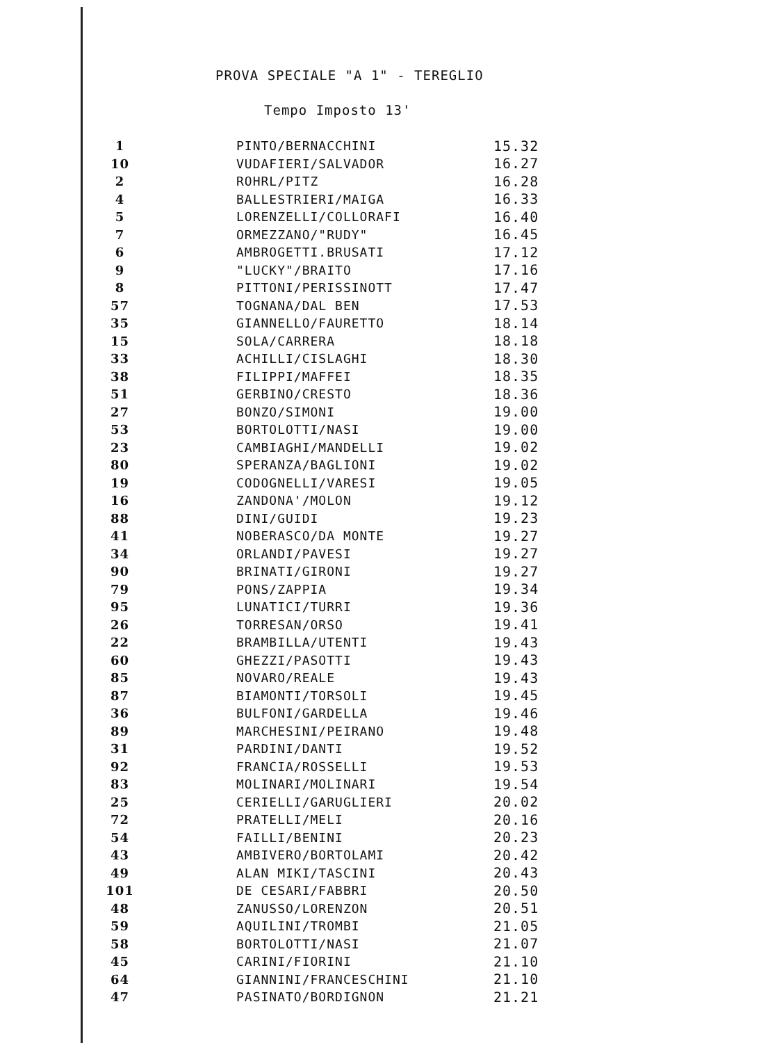PROVA SPECIALE "A 1" - TEREGLIO
Tempo Imposto 13'
| 1 | PINTO/BERNACCHINI | 15.32 |
| 10 | VUDAFIERI/SALVADOR | 16.27 |
| 2 | ROHRL/PITZ | 16.28 |
| 4 | BALLESTRIERI/MAIGA | 16.33 |
| 5 | LORENZELLI/COLLORAFI | 16.40 |
| 7 | ORMEZZANO/"RUDY" | 16.45 |
| 6 | AMBROGETTI.BRUSATI | 17.12 |
| 9 | "LUCKY"/BRAITO | 17.16 |
| 8 | PITTONI/PERISSINOTT | 17.47 |
| 57 | TOGNANA/DAL BEN | 17.53 |
| 35 | GIANNELLO/FAURETTO | 18.14 |
| 15 | SOLA/CARRERA | 18.18 |
| 33 | ACHILLI/CISLAGHI | 18.30 |
| 38 | FILIPPI/MAFFEI | 18.35 |
| 51 | GERBINO/CRESTO | 18.36 |
| 27 | BONZO/SIMONI | 19.00 |
| 53 | BORTOLOTTI/NASI | 19.00 |
| 23 | CAMBIAGHI/MANDELLI | 19.02 |
| 80 | SPERANZA/BAGLIONI | 19.02 |
| 19 | CODOGNELLI/VARESI | 19.05 |
| 16 | ZANDONA'/MOLON | 19.12 |
| 88 | DINI/GUIDI | 19.23 |
| 41 | NOBERASCO/DA MONTE | 19.27 |
| 34 | ORLANDI/PAVESI | 19.27 |
| 90 | BRINATI/GIRONI | 19.27 |
| 79 | PONS/ZAPPIA | 19.34 |
| 95 | LUNATICI/TURRI | 19.36 |
| 26 | TORRESAN/ORSO | 19.41 |
| 22 | BRAMBILLA/UTENTI | 19.43 |
| 60 | GHEZZI/PASOTTI | 19.43 |
| 85 | NOVARO/REALE | 19.43 |
| 87 | BIAMONTI/TORSOLI | 19.45 |
| 36 | BULFONI/GARDELLA | 19.46 |
| 89 | MARCHESINI/PEIRANO | 19.48 |
| 31 | PARDINI/DANTI | 19.52 |
| 92 | FRANCIA/ROSSELLI | 19.53 |
| 83 | MOLINARI/MOLINARI | 19.54 |
| 25 | CERIELLI/GARUGLIERI | 20.02 |
| 72 | PRATELLI/MELI | 20.16 |
| 54 | FAILLI/BENINI | 20.23 |
| 43 | AMBIVERO/BORTOLAMI | 20.42 |
| 49 | ALAN MIKI/TASCINI | 20.43 |
| 101 | DE CESARI/FABBRI | 20.50 |
| 48 | ZANUSSO/LORENZON | 20.51 |
| 59 | AQUILINI/TROMBI | 21.05 |
| 58 | BORTOLOTTI/NASI | 21.07 |
| 45 | CARINI/FIORINI | 21.10 |
| 64 | GIANNINI/FRANCESCHINI | 21.10 |
| 47 | PASINATO/BORDIGNON | 21.21 |